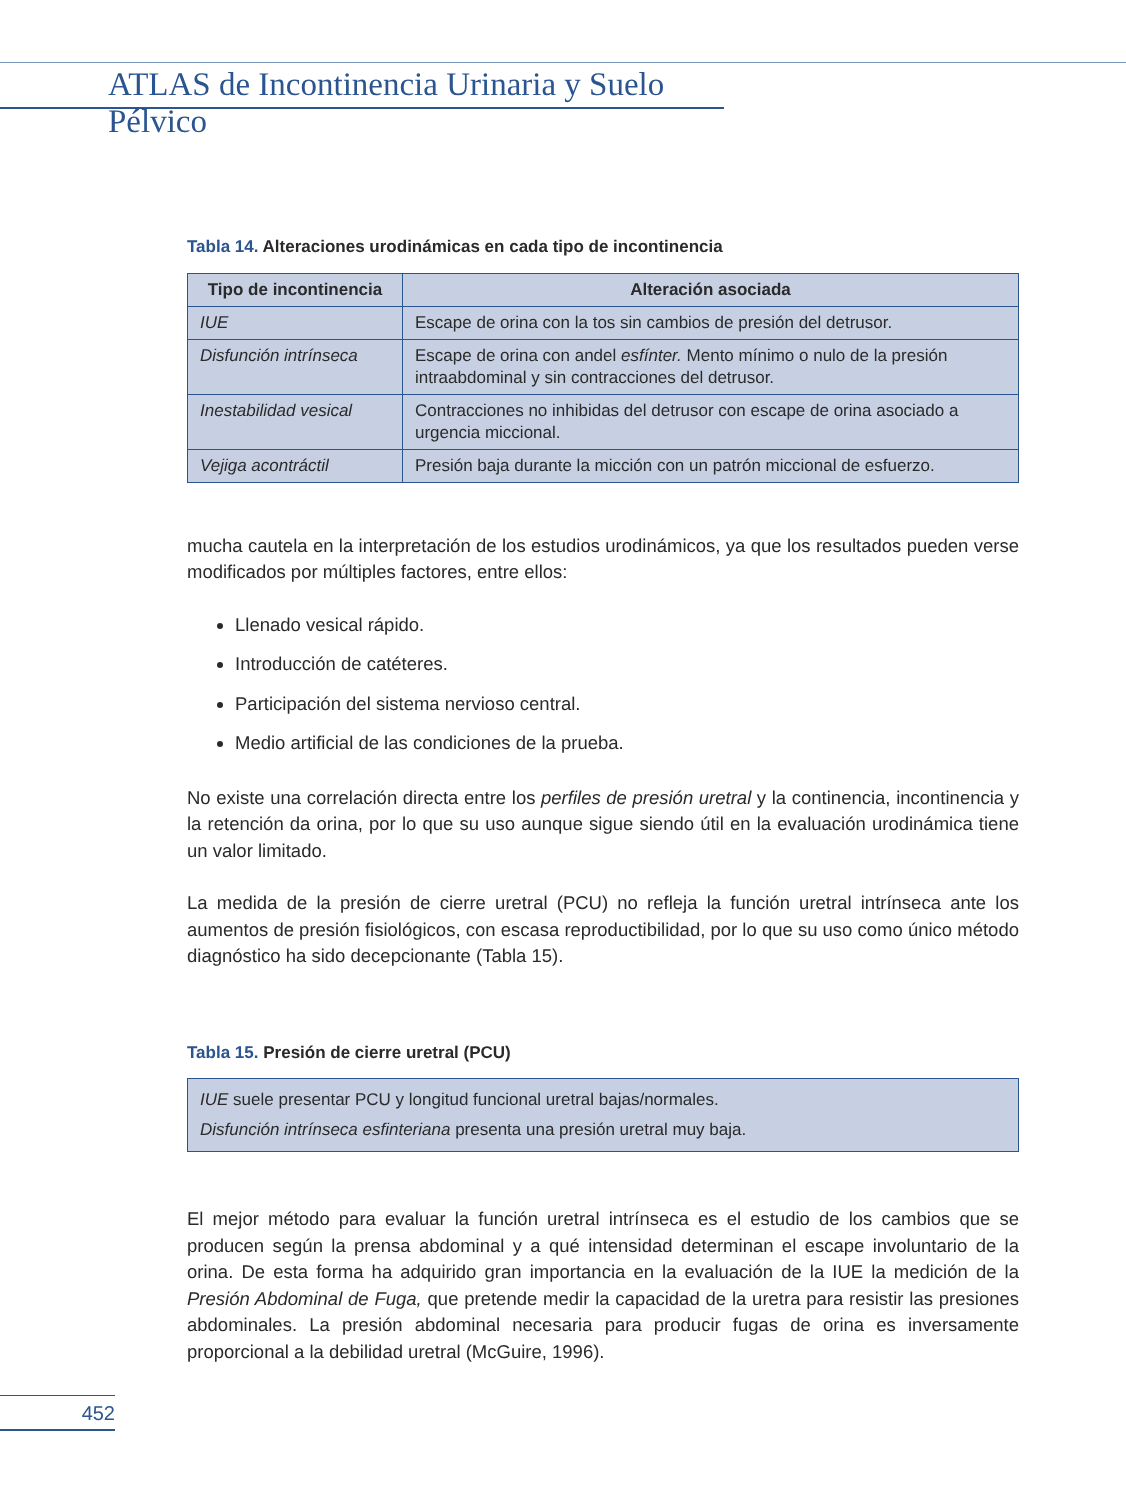ATLAS de Incontinencia Urinaria y Suelo Pélvico
Tabla 14. Alteraciones urodinámicas en cada tipo de incontinencia
| Tipo de incontinencia | Alteración asociada |
| --- | --- |
| IUE | Escape de orina con la tos sin cambios de presión del detrusor. |
| Disfunción intrínseca | Escape de orina con andel esfínter. Mento mínimo o nulo de la presión intraabdominal y sin contracciones del detrusor. |
| Inestabilidad vesical | Contracciones no inhibidas del detrusor con escape de orina asociado a urgencia miccional. |
| Vejiga acontráctil | Presión baja durante la micción con un patrón miccional de esfuerzo. |
mucha cautela en la interpretación de los estudios urodinámicos, ya que los resultados pueden verse modificados por múltiples factores, entre ellos:
Llenado vesical rápido.
Introducción de catéteres.
Participación del sistema nervioso central.
Medio artificial de las condiciones de la prueba.
No existe una correlación directa entre los perfiles de presión uretral y la continencia, incontinencia y la retención da orina, por lo que su uso aunque sigue siendo útil en la evaluación urodinámica tiene un valor limitado.
La medida de la presión de cierre uretral (PCU) no refleja la función uretral intrínseca ante los aumentos de presión fisiológicos, con escasa reproductibilidad, por lo que su uso como único método diagnóstico ha sido decepcionante (Tabla 15).
Tabla 15. Presión de cierre uretral (PCU)
IUE suele presentar PCU y longitud funcional uretral bajas/normales.
Disfunción intrínseca esfinteriana presenta una presión uretral muy baja.
El mejor método para evaluar la función uretral intrínseca es el estudio de los cambios que se producen según la prensa abdominal y a qué intensidad determinan el escape involuntario de la orina. De esta forma ha adquirido gran importancia en la evaluación de la IUE la medición de la Presión Abdominal de Fuga, que pretende medir la capacidad de la uretra para resistir las presiones abdominales. La presión abdominal necesaria para producir fugas de orina es inversamente proporcional a la debilidad uretral (McGuire, 1996).
452